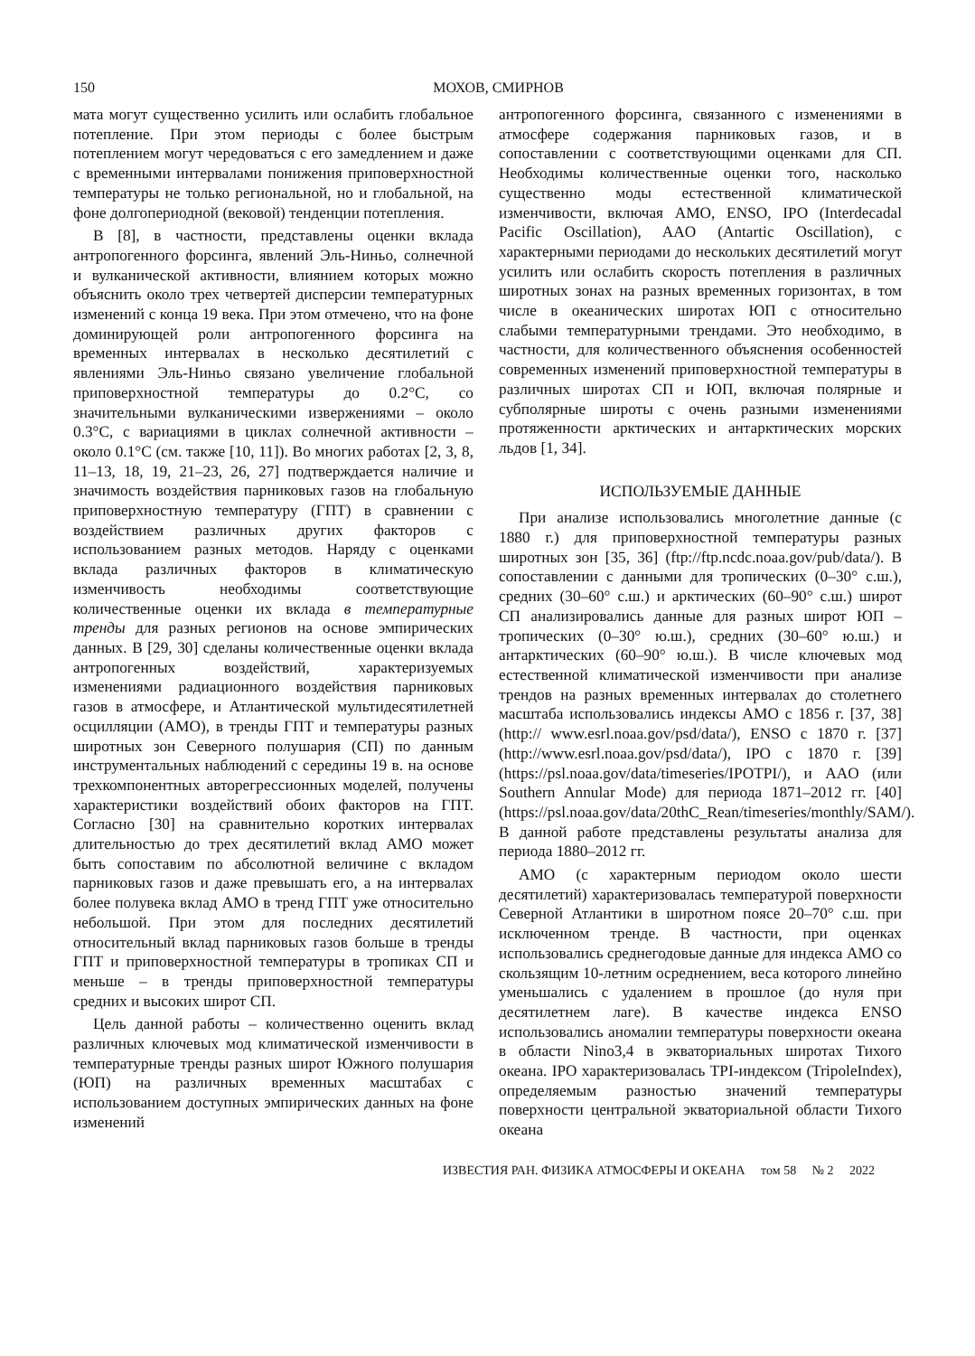150 МОХОВ, СМИРНОВ
мата могут существенно усилить или ослабить глобальное потепление. При этом периоды с более быстрым потеплением могут чередоваться с его замедлением и даже с временными интервалами понижения приповерхностной температуры не только региональной, но и глобальной, на фоне долгопериодной (вековой) тенденции потепления.
В [8], в частности, представлены оценки вклада антропогенного форсинга, явлений Эль-Ниньо, солнечной и вулканической активности, влиянием которых можно объяснить около трех четвертей дисперсии температурных изменений с конца 19 века. При этом отмечено, что на фоне доминирующей роли антропогенного форсинга на временных интервалах в несколько десятилетий с явлениями Эль-Ниньо связано увеличение глобальной приповерхностной температуры до 0.2°C, со значительными вулканическими извержениями – около 0.3°C, с вариациями в циклах солнечной активности – около 0.1°C (см. также [10, 11]). Во многих работах [2, 3, 8, 11–13, 18, 19, 21–23, 26, 27] подтверждается наличие и значимость воздействия парниковых газов на глобальную приповерхностную температуру (ГПТ) в сравнении с воздействием различных других факторов с использованием разных методов. Наряду с оценками вклада различных факторов в климатическую изменчивость необходимы соответствующие количественные оценки их вклада в температурные тренды для разных регионов на основе эмпирических данных. В [29, 30] сделаны количественные оценки вклада антропогенных воздействий, характеризуемых изменениями радиационного воздействия парниковых газов в атмосфере, и Атлантической мультидесятилетней осцилляции (АМО), в тренды ГПТ и температуры разных широтных зон Северного полушария (СП) по данным инструментальных наблюдений с середины 19 в. на основе трехкомпонентных авторегрессионных моделей, получены характеристики воздействий обоих факторов на ГПТ. Согласно [30] на сравнительно коротких интервалах длительностью до трех десятилетий вклад АМО может быть сопоставим по абсолютной величине с вкладом парниковых газов и даже превышать его, а на интервалах более полувека вклад АМО в тренд ГПТ уже относительно небольшой. При этом для последних десятилетий относительный вклад парниковых газов больше в тренды ГПТ и приповерхностной температуры в тропиках СП и меньше – в тренды приповерхностной температуры средних и высоких широт СП.
Цель данной работы – количественно оценить вклад различных ключевых мод климатической изменчивости в температурные тренды разных широт Южного полушария (ЮП) на различных временных масштабах с использованием доступных эмпирических данных на фоне изменений
антропогенного форсинга, связанного с изменениями в атмосфере содержания парниковых газов, и в сопоставлении с соответствующими оценками для СП. Необходимы количественные оценки того, насколько существенно моды естественной климатической изменчивости, включая АМО, ENSO, IPO (Interdecadal Pacific Oscillation), AAO (Antartic Oscillation), с характерными периодами до нескольких десятилетий могут усилить или ослабить скорость потепления в различных широтных зонах на разных временных горизонтах, в том числе в океанических широтах ЮП с относительно слабыми температурными трендами. Это необходимо, в частности, для количественного объяснения особенностей современных изменений приповерхностной температуры в различных широтах СП и ЮП, включая полярные и субполярные широты с очень разными изменениями протяженности арктических и антарктических морских льдов [1, 34].
ИСПОЛЬЗУЕМЫЕ ДАННЫЕ
При анализе использовались многолетние данные (с 1880 г.) для приповерхностной температуры разных широтных зон [35, 36] (ftp://ftp.ncdc.noaa.gov/pub/data/). В сопоставлении с данными для тропических (0–30° с.ш.), средних (30–60° с.ш.) и арктических (60–90° с.ш.) широт СП анализировались данные для разных широт ЮП – тропических (0–30° ю.ш.), средних (30–60° ю.ш.) и антарктических (60–90° ю.ш.). В числе ключевых мод естественной климатической изменчивости при анализе трендов на разных временных интервалах до столетнего масштаба использовались индексы АМО с 1856 г. [37, 38] (http:// www.esrl.noaa.gov/psd/data/), ENSO с 1870 г. [37] (http://www.esrl.noaa.gov/psd/data/), IPO с 1870 г. [39] (https://psl.noaa.gov/data/timeseries/IPOTPI/), и AAO (или Southern Annular Mode) для периода 1871–2012 гг. [40] (https://psl.noaa.gov/data/20thC_Rean/timeseries/monthly/SAM/). В данной работе представлены результаты анализа для периода 1880–2012 гг.
АМО (с характерным периодом около шести десятилетий) характеризовалась температурой поверхности Северной Атлантики в широтном поясе 20–70° с.ш. при исключенном тренде. В частности, при оценках использовались среднегодовые данные для индекса АМО со скользящим 10-летним осреднением, веса которого линейно уменьшались с удалением в прошлое (до нуля при десятилетнем лаге). В качестве индекса ENSO использовались аномалии температуры поверхности океана в области Nino3,4 в экваториальных широтах Тихого океана. IPO характеризовалась TPI-индексом (TripoleIndex), определяемым разностью значений температуры поверхности центральной экваториальной области Тихого океана
ИЗВЕСТИЯ РАН. ФИЗИКА АТМОСФЕРЫ И ОКЕАНА том 58 № 2 2022